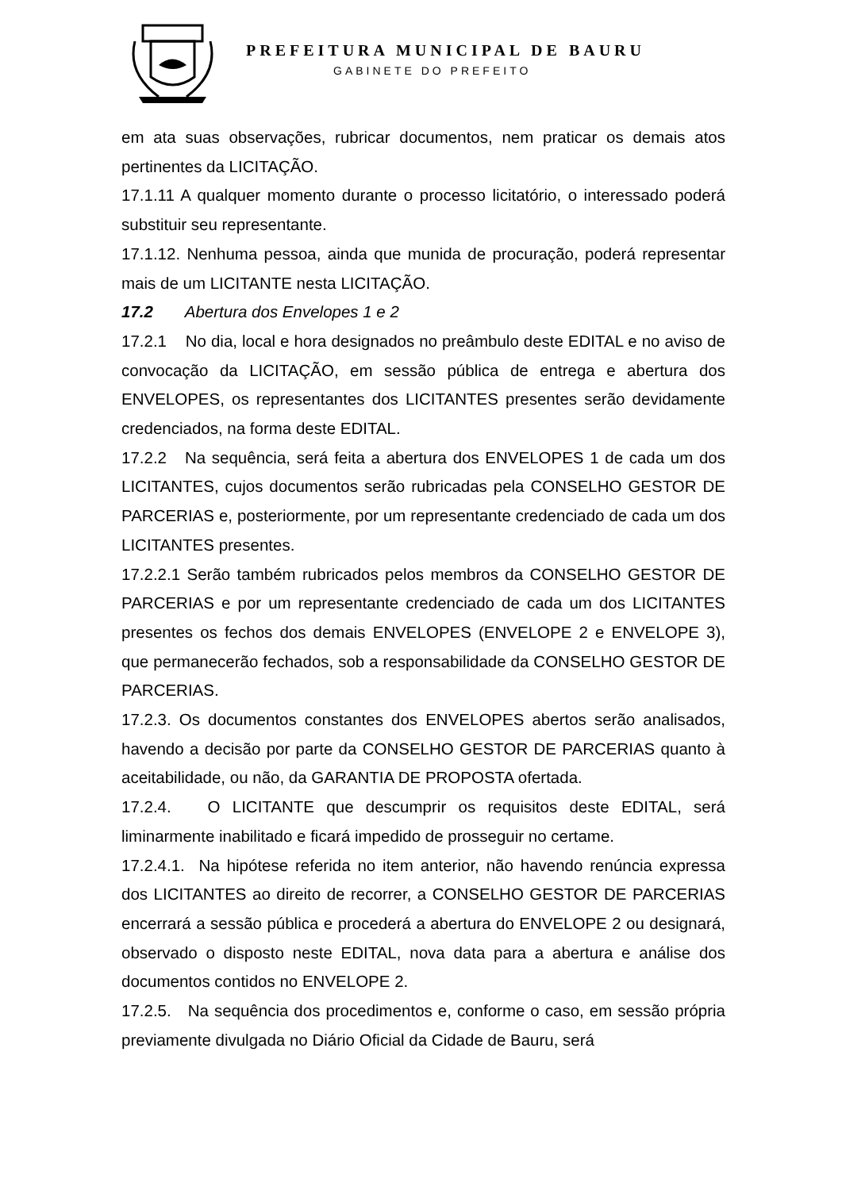PREFEITURA MUNICIPAL DE BAURU
GABINETE DO PREFEITO
em ata suas observações, rubricar documentos, nem praticar os demais atos pertinentes da LICITAÇÃO.
17.1.11 A qualquer momento durante o processo licitatório, o interessado poderá substituir seu representante.
17.1.12. Nenhuma pessoa, ainda que munida de procuração, poderá representar mais de um LICITANTE nesta LICITAÇÃO.
17.2 Abertura dos Envelopes 1 e 2
17.2.1 No dia, local e hora designados no preâmbulo deste EDITAL e no aviso de convocação da LICITAÇÃO, em sessão pública de entrega e abertura dos ENVELOPES, os representantes dos LICITANTES presentes serão devidamente credenciados, na forma deste EDITAL.
17.2.2 Na sequência, será feita a abertura dos ENVELOPES 1 de cada um dos LICITANTES, cujos documentos serão rubricadas pela CONSELHO GESTOR DE PARCERIAS e, posteriormente, por um representante credenciado de cada um dos LICITANTES presentes.
17.2.2.1 Serão também rubricados pelos membros da CONSELHO GESTOR DE PARCERIAS e por um representante credenciado de cada um dos LICITANTES presentes os fechos dos demais ENVELOPES (ENVELOPE 2 e ENVELOPE 3), que permanecerão fechados, sob a responsabilidade da CONSELHO GESTOR DE PARCERIAS.
17.2.3. Os documentos constantes dos ENVELOPES abertos serão analisados, havendo a decisão por parte da CONSELHO GESTOR DE PARCERIAS quanto à aceitabilidade, ou não, da GARANTIA DE PROPOSTA ofertada.
17.2.4. O LICITANTE que descumprir os requisitos deste EDITAL, será liminarmente inabilitado e ficará impedido de prosseguir no certame.
17.2.4.1. Na hipótese referida no item anterior, não havendo renúncia expressa dos LICITANTES ao direito de recorrer, a CONSELHO GESTOR DE PARCERIAS encerrará a sessão pública e procederá a abertura do ENVELOPE 2 ou designará, observado o disposto neste EDITAL, nova data para a abertura e análise dos documentos contidos no ENVELOPE 2.
17.2.5. Na sequência dos procedimentos e, conforme o caso, em sessão própria previamente divulgada no Diário Oficial da Cidade de Bauru, será